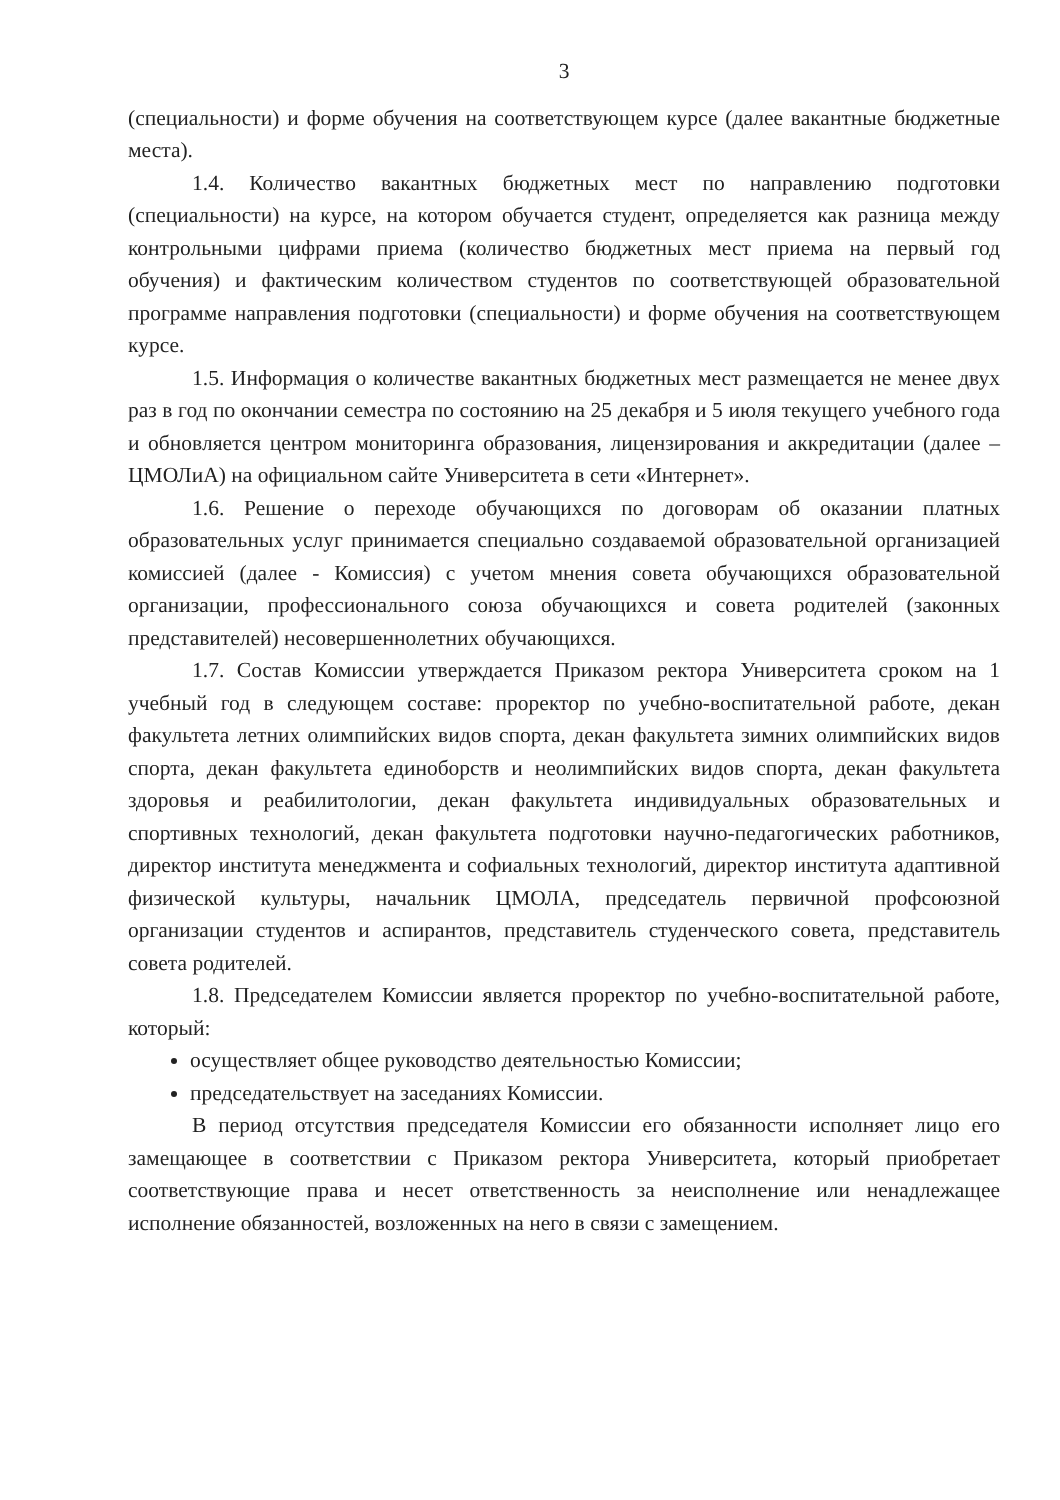3
(специальности) и форме обучения на соответствующем курсе (далее вакантные бюджетные места).
1.4. Количество вакантных бюджетных мест по направлению подготовки (специальности) на курсе, на котором обучается студент, определяется как разница между контрольными цифрами приема (количество бюджетных мест приема на первый год обучения) и фактическим количеством студентов по соответствующей образовательной программе направления подготовки (специальности) и форме обучения на соответствующем курсе.
1.5. Информация о количестве вакантных бюджетных мест размещается не менее двух раз в год по окончании семестра по состоянию на 25 декабря и 5 июля текущего учебного года и обновляется центром мониторинга образования, лицензирования и аккредитации (далее – ЦМОЛиА) на официальном сайте Университета в сети «Интернет».
1.6. Решение о переходе обучающихся по договорам об оказании платных образовательных услуг принимается специально создаваемой образовательной организацией комиссией (далее - Комиссия) с учетом мнения совета обучающихся образовательной организации, профессионального союза обучающихся и совета родителей (законных представителей) несовершеннолетних обучающихся.
1.7. Состав Комиссии утверждается Приказом ректора Университета сроком на 1 учебный год в следующем составе: проректор по учебно-воспитательной работе, декан факультета летних олимпийских видов спорта, декан факультета зимних олимпийских видов спорта, декан факультета единоборств и неолимпийских видов спорта, декан факультета здоровья и реабилитологии, декан факультета индивидуальных образовательных и спортивных технологий, декан факультета подготовки научно-педагогических работников, директор института менеджмента и софиальных технологий, директор института адаптивной физической культуры, начальник ЦМОЛА, председатель первичной профсоюзной организации студентов и аспирантов, представитель студенческого совета, представитель совета родителей.
1.8. Председателем Комиссии является проректор по учебно-воспитательной работе, который:
осуществляет общее руководство деятельностью Комиссии;
председательствует на заседаниях Комиссии.
В период отсутствия председателя Комиссии его обязанности исполняет лицо его замещающее в соответствии с Приказом ректора Университета, который приобретает соответствующие права и несет ответственность за неисполнение или ненадлежащее исполнение обязанностей, возложенных на него в связи с замещением.